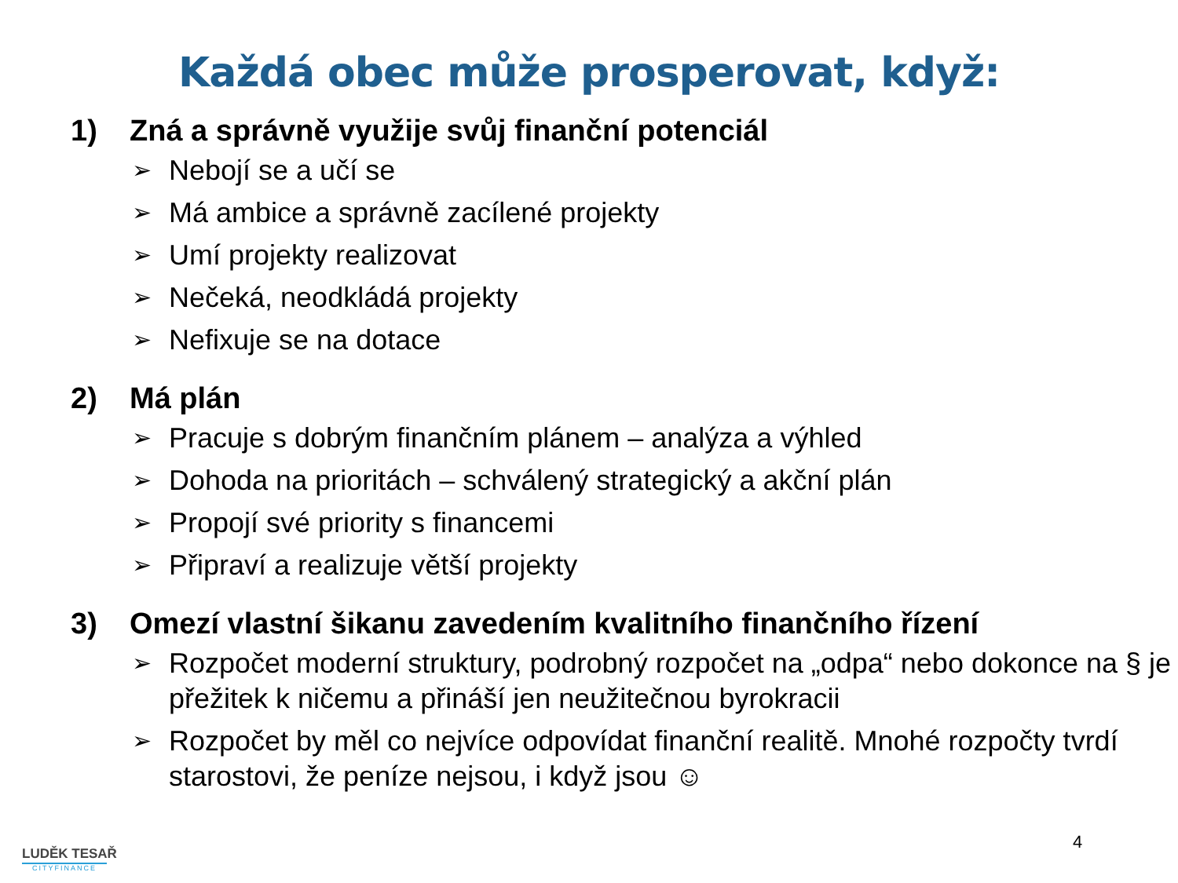Každá obec může prosperovat, když:
1) Zná a správně využije svůj finanční potenciál
➢ Nebojí se a učí se
➢ Má ambice a správně zacílené projekty
➢ Umí projekty realizovat
➢ Nečeká, neodkládá projekty
➢ Nefixuje se na dotace
2) Má plán
➢ Pracuje s dobrým finančním plánem – analýza a výhled
➢ Dohoda na prioritách – schválený strategický a akční plán
➢ Propojí své priority s financemi
➢ Připraví a realizuje větší projekty
3) Omezí vlastní šikanu zavedením kvalitního finančního řízení
➢ Rozpočet moderní struktury, podrobný rozpočet na „odpa“ nebo dokonce na § je přežitek k ničemu a přináší jen neužitečnou byrokracii
➢ Rozpočet by měl co nejvíce odpovídat finanční realitě. Mnohé rozpočty tvrdí starostovi, že peníze nejsou, i když jsou ☺
LUDĚK TESAŘ
CITYFINANCE
4